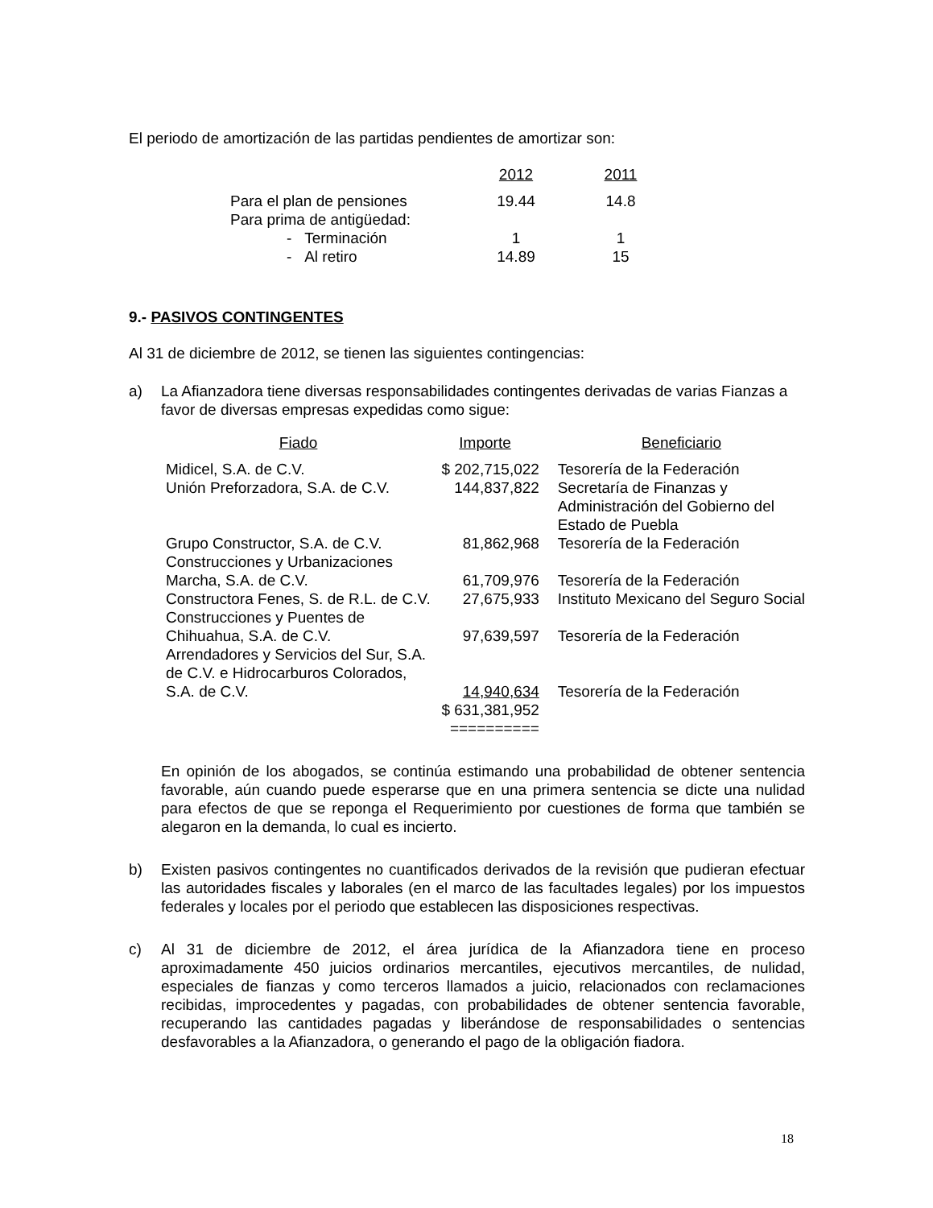El periodo de amortización de las partidas pendientes de amortizar son:
| | 2012 | | 2011 |
| Para el plan de pensiones | 19.44 | | 14.8 |
| Para prima de antigüedad: | | | |
| - Terminación | 1 | | 1 |
| - Al retiro | 14.89 | | 15 |
9.- PASIVOS CONTINGENTES
Al 31 de diciembre de 2012, se tienen las siguientes contingencias:
a) La Afianzadora tiene diversas responsabilidades contingentes derivadas de varias Fianzas a favor de diversas empresas expedidas como sigue:
| Fiado | Importe | | Beneficiario |
| Midicel, S.A. de C.V. | $ 202,715,022 | | Tesorería de la Federación |
| Unión Preforzadora, S.A. de C.V. | 144,837,822 | | Secretaría de Finanzas y Administración del Gobierno del Estado de Puebla |
| Grupo Constructor, S.A. de C.V. | 81,862,968 | | Tesorería de la Federación |
| Construcciones y Urbanizaciones Marcha, S.A. de C.V. | 61,709,976 | | Tesorería de la Federación |
| Constructora Fenes, S. de R.L. de C.V. | 27,675,933 | | Instituto Mexicano del Seguro Social |
| Construcciones y Puentes de Chihuahua, S.A. de C.V. | 97,639,597 | | Tesorería de la Federación |
| Arrendadores y Servicios del Sur, S.A. de C.V. e Hidrocarburos Colorados, S.A. de C.V. | 14,940,634 | | Tesorería de la Federación |
| | $ 631,381,952 ========== | | |
En opinión de los abogados, se continúa estimando una probabilidad de obtener sentencia favorable, aún cuando puede esperarse que en una primera sentencia se dicte una nulidad para efectos de que se reponga el Requerimiento por cuestiones de forma que también se alegaron en la demanda, lo cual es incierto.
b) Existen pasivos contingentes no cuantificados derivados de la revisión que pudieran efectuar las autoridades fiscales y laborales (en el marco de las facultades legales) por los impuestos federales y locales por el periodo que establecen las disposiciones respectivas.
c) Al 31 de diciembre de 2012, el área jurídica de la Afianzadora tiene en proceso aproximadamente 450 juicios ordinarios mercantiles, ejecutivos mercantiles, de nulidad, especiales de fianzas y como terceros llamados a juicio, relacionados con reclamaciones recibidas, improcedentes y pagadas, con probabilidades de obtener sentencia favorable, recuperando las cantidades pagadas y liberándose de responsabilidades o sentencias desfavorables a la Afianzadora, o generando el pago de la obligación fiadora.
18